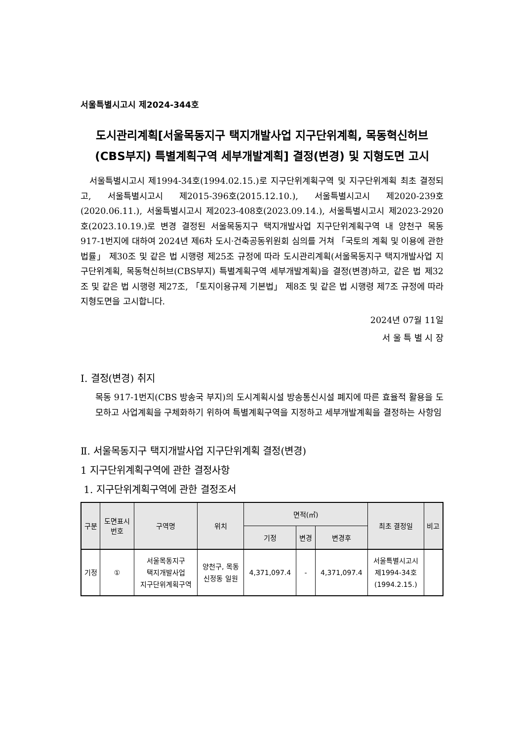서울특별시고시 제2024-344호
도시관리계획[서울목동지구 택지개발사업 지구단위계획, 목동혁신허브
(CBS부지) 특별계획구역 세부개발계획] 결정(변경) 및 지형도면 고시
서울특별시고시 제1994-34호(1994.02.15.)로 지구단위계획구역 및 지구단위계획 최초 결정되고, 서울특별시고시 제2015-396호(2015.12.10.), 서울특별시고시 제2020-239호(2020.06.11.), 서울특별시고시 제2023-408호(2023.09.14.), 서울특별시고시 제2023-2920호(2023.10.19.)로 변경 결정된 서울목동지구 택지개발사업 지구단위계획구역 내 양천구 목동 917-1번지에 대하여 2024년 제6차 도시·건축공동위원회 심의를 거쳐 「국토의 계획 및 이용에 관한 법률」 제30조 및 같은 법 시행령 제25조 규정에 따라 도시관리계획(서울목동지구 택지개발사업 지구단위계획, 목동혁신허브(CBS부지) 특별계획구역 세부개발계획)을 결정(변경)하고, 같은 법 제32조 및 같은 법 시행령 제27조, 「토지이용규제 기본법」 제8조 및 같은 법 시행령 제7조 규정에 따라 지형도면을 고시합니다.
2024년 07월 11일
서 울 특 별 시 장
Ⅰ. 결정(변경) 취지
목동 917-1번지(CBS 방송국 부지)의 도시계획시설 방송통신시설 폐지에 따른 효율적 활용을 도모하고 사업계획을 구체화하기 위하여 특별계획구역을 지정하고 세부개발계획을 결정하는 사항임
Ⅱ. 서울목동지구 택지개발사업 지구단위계획 결정(변경)
1 지구단위계획구역에 관한 결정사항
1. 지구단위계획구역에 관한 결정조서
| 구분 | 도면표시 번호 | 구역명 | 위치 | 면적(㎡) | | | 최초 결정일 | 비고 |
| --- | --- | --- | --- | --- | --- | --- | --- | --- |
| | | | | 기정 | 변경 | 변경후 | | |
| 기정 | ① | 서울목동지구 택지개발사업 지구단위계획구역 | 양천구, 목동 신정동 일원 | 4,371,097.4 | - | 4,371,097.4 | 서울특별시고시 제1994-34호 (1994.2.15.) | |